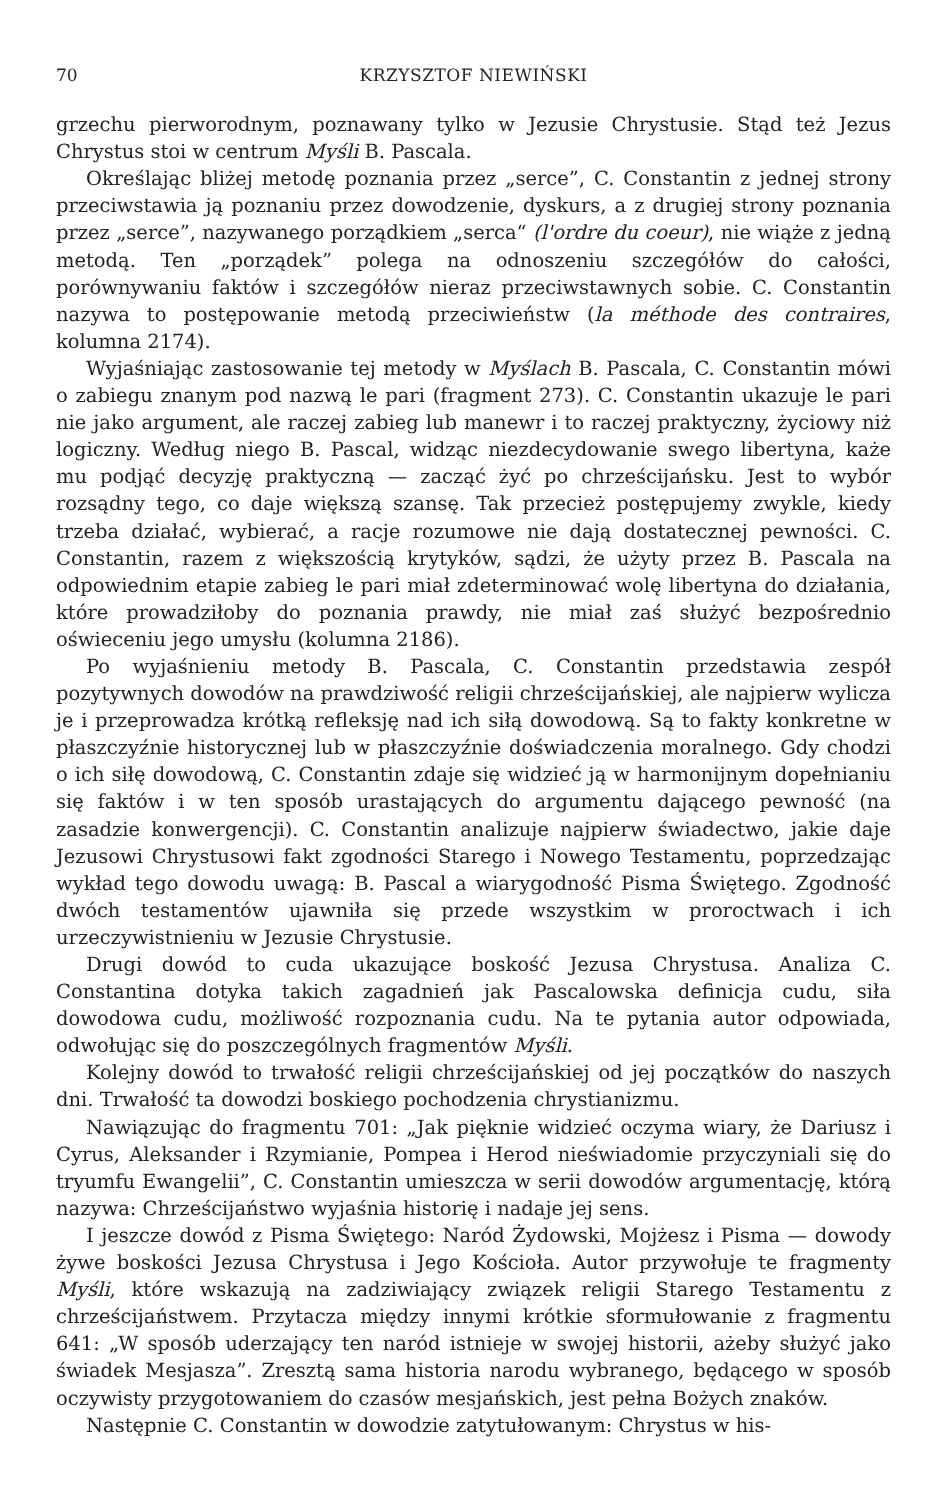70 KRZYSZTOF NIEWIŃSKI
grzechu pierworodnym, poznawany tylko w Jezusie Chrystusie. Stąd też Jezus Chrystus stoi w centrum Myśli B. Pascala.
Określając bliżej metodę poznania przez „serce”, C. Constantin z jednej strony przeciwstawia ją poznaniu przez dowodzenie, dyskurs, a z drugiej strony poznania przez „serce”, nazywanego porządkiem „serca“ (l'ordre du coeur), nie wiąże z jedną metodą. Ten „porządek” polega na odnoszeniu szczegółów do całości, porównywaniu faktów i szczegółów nieraz przeciwstawnych sobie. C. Constantin nazywa to postępowanie metodą przeciwieństw (la méthode des contraires, kolumna 2174).
Wyjaśniając zastosowanie tej metody w Myślach B. Pascala, C. Constantin mówi o zabiegu znanym pod nazwą le pari (fragment 273). C. Constantin ukazuje le pari nie jako argument, ale raczej zabieg lub manewr i to raczej praktyczny, życiowy niż logiczny. Według niego B. Pascal, widząc niezdecydowanie swego libertyna, każe mu podjąć decyzję praktyczną — zacząć żyć po chrześcijańsku. Jest to wybór rozsądny tego, co daje większą szansę. Tak przecież postępujemy zwykle, kiedy trzeba działać, wybierać, a racje rozumowe nie dają dostatecznej pewności. C. Constantin, razem z większością krytyków, sądzi, że użyty przez B. Pascala na odpowiednim etapie zabieg le pari miał zdeterminować wolę libertyna do działania, które prowadziłoby do poznania prawdy, nie miał zaś służyć bezpośrednio oświeceniu jego umysłu (kolumna 2186).
Po wyjaśnieniu metody B. Pascala, C. Constantin przedstawia zespół pozytywnych dowodów na prawdziwość religii chrześcijańskiej, ale najpierw wylicza je i przeprowadza krótką refleksję nad ich siłą dowodową. Są to fakty konkretne w płaszczyźnie historycznej lub w płaszczyźnie doświadczenia moralnego. Gdy chodzi o ich siłę dowodową, C. Constantin zdaje się widzieć ją w harmonijnym dopełnianiu się faktów i w ten sposób urastających do argumentu dającego pewność (na zasadzie konwergencji). C. Constantin analizuje najpierw świadectwo, jakie daje Jezusowi Chrystusowi fakt zgodności Starego i Nowego Testamentu, poprzedzając wykład tego dowodu uwagą: B. Pascal a wiarygodność Pisma Świętego. Zgodność dwóch testamentów ujawniła się przede wszystkim w proroctwach i ich urzeczywistnieniu w Jezusie Chrystusie.
Drugi dowód to cuda ukazujące boskość Jezusa Chrystusa. Analiza C. Constantina dotyka takich zagadnień jak Pascalowska definicja cudu, siła dowodowa cudu, możliwość rozpoznania cudu. Na te pytania autor odpowiada, odwołując się do poszczególnych fragmentów Myśli.
Kolejny dowód to trwałość religii chrześcijańskiej od jej początków do naszych dni. Trwałość ta dowodzi boskiego pochodzenia chrystianizmu.
Nawiązując do fragmentu 701: „Jak pięknie widzieć oczyma wiary, że Dariusz i Cyrus, Aleksander i Rzymianie, Pompea i Herod nieświadomie przyczyniali się do tryumfu Ewangelii”, C. Constantin umieszcza w serii dowodów argumentację, którą nazywa: Chrześcijaństwo wyjaśnia historię i nadaje jej sens.
I jeszcze dowód z Pisma Świętego: Naród Żydowski, Mojżesz i Pisma — dowody żywe boskości Jezusa Chrystusa i Jego Kościoła. Autor przywołuje te fragmenty Myśli, które wskazują na zadziwiający związek religii Starego Testamentu z chrześcijaństwem. Przytacza między innymi krótkie sformułowanie z fragmentu 641: „W sposób uderzający ten naród istnieje w swojej historii, ażeby służyć jako świadek Mesjasza”. Zresztą sama historia narodu wybranego, będącego w sposób oczywisty przygotowaniem do czasów mesjańskich, jest pełna Bożych znaków.
Następnie C. Constantin w dowodzie zatytułowanym: Chrystus w his-